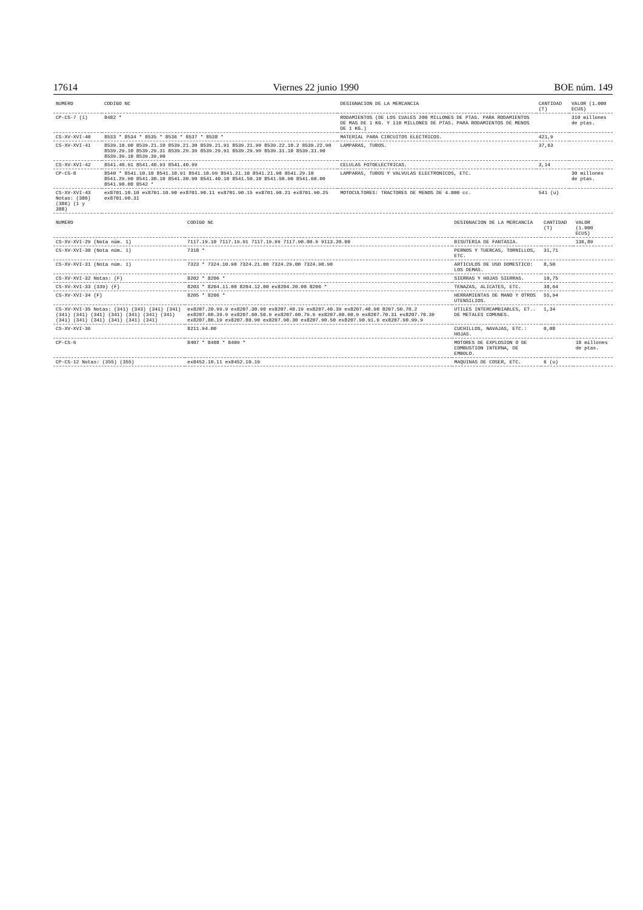17614 Viernes 22 junio 1990 BOE núm. 149
| NUMERO | CODIGO NC | DESIGNACION DE LA MERCANCIA | CANTIDAD (T) | VALOR (1.000 ECUS) |
| --- | --- | --- | --- | --- |
| CP-CS-7 (1) | 8482 * | RODAMIENTOS (DE LOS CUALES 200 MILLONES DE PTAS. PARA RODAMIENTOS DE MAS DE 1 KG. Y 110 MILLONES DE PTAS. PARA RODAMIENTOS DE MENOS DE 1 KG.) | | 310 millones de ptas. |
| CS-XV-XVI-40 | 8533 * 8534 * 8535 * 8536 * 8537 * 8538 * | MATERIAL PARA CIRCUITOS ELECTRICOS. | 421,9 | |
| CS-XV-XVI-41 | 8539.10.90 8539.21.10 8539.21.30 8539.21.91 8539.21.99 8539.22.10.2 8539.22.90 8539.29.10 8539.29.31 8539.29.39 8539.29.91 8539.29.99 8539.31.10 8539.31.90 8539.39.10 8539.39.90 | LAMPARAS, TUBOS. | 37,63 | |
| CS-XV-XVI-42 | 8541.40.91 8541.40.93 8541.40.99 | CELULAS FOTOELECTRICAS. | 3,14 | |
| CP-CS-8 | 8540 * 8541.10.10 8541.10.91 8541.10.99 8541.21.10 8541.21.90 8541.29.10 8541.29.90 8541.30.10 8541.30.90 8541.40.10 8541.50.10 8541.50.90 8541.60.00 8541.90.00 8542 * | LAMPARAS, TUBOS Y VALVULAS ELECTRONICOS, ETC. | | 30 millones de ptas. |
| CS-XV-XVI-43 Notas: (386) (386) (1 y 388) | ex8701.10.10 ex8701.10.90 ex8701.90.11 ex8701.90.15 ex8701.90.21 ex8701.90.25 ex8701.90.31 | MOTOCULTORES: TRACTORES DE MENOS DE 4.000 cc. | 541 (u) | |
| NUMERO | CODIGO NC | DESIGNACION DE LA MERCANCIA | CANTIDAD (T) | VALOR (1.000 ECUS) |
| --- | --- | --- | --- | --- |
| CS-XV-XVI-29 (Nota núm. 1) | 7117.19.10 7117.19.91 7117.19.99 7117.90.00.9 9113.20.00 | BISUTERIA DE FANTASIA. | | 136,89 |
| CS-XV-XVI-30 (Nota núm. 1) | 7318 * | PERNOS Y TUERCAS, TORNILLOS, ETC. | 31,71 | |
| CS-XV-XVI-31 (Nota núm. 1) | 7323 * 7324.10.90 7324.21.00 7324.29.00 7324.90.90 | ARTICULOS DE USO DOMESTICO: LOS DEMAS. | 8,50 | |
| CS-XV-XVI-32 Notas: (F) | 8202 * 8206 * | SIERRAS Y HOJAS SIERRAS. | 10,75 | |
| CS-XV-XVI-33 (339) (F) | 8203 * 8204.11.00 8204.12.00 ex8204.20.00 8206 * | TENAZAS, ALICATES, ETC. | 38,64 | |
| CS-XV-XVI-34 (F) | 8205 * 8206 * | HERRAMIENTAS DE MANO Y OTROS UTENSILIOS. | 55,94 | |
| CS-XV-XVI-35 Notas: (341) (343) (341) (341) (341) (341) (341) (341) (341) (341) (341) (341) (341) (341) (341) (341) (341) | ex8207.20.99.9 ex8207.30.90 ex8207.40.19 ex8207.40.39 ex8207.40.90 8207.50.70.2 ex8207.60.39.9 ex8207.60.50.9 ex8207.60.79.9 ex8207.60.90.9 ex8207.70.31 ex8207.70.39 ex8207.80.19 ex8207.80.90 ex8207.90.30 ex8207.90.50 ex8207.90.91.9 ex8207.90.99.9 | UTILES INTERCAMBIABLES, ET.. DE METALES COMUNES. | 1,34 | |
| CS-XV-XVI-36 | 8211.94.00 | CUCHILLOS, NAVAJAS, ETC.: HOJAS. | 0,08 | |
| CP-CS-6 | 8407 * 8408 * 8409 * | MOTORES DE EXPLOSION O DE COMBUSTION INTERNA, DE EMBOLO. | | 18 millones de ptas. |
| CP-CS-12 Notas: (355) (355) | ex8452.10.11 ex8452.10.19 | MAQUINAS DE COSER, ETC. | 6 (u) | |